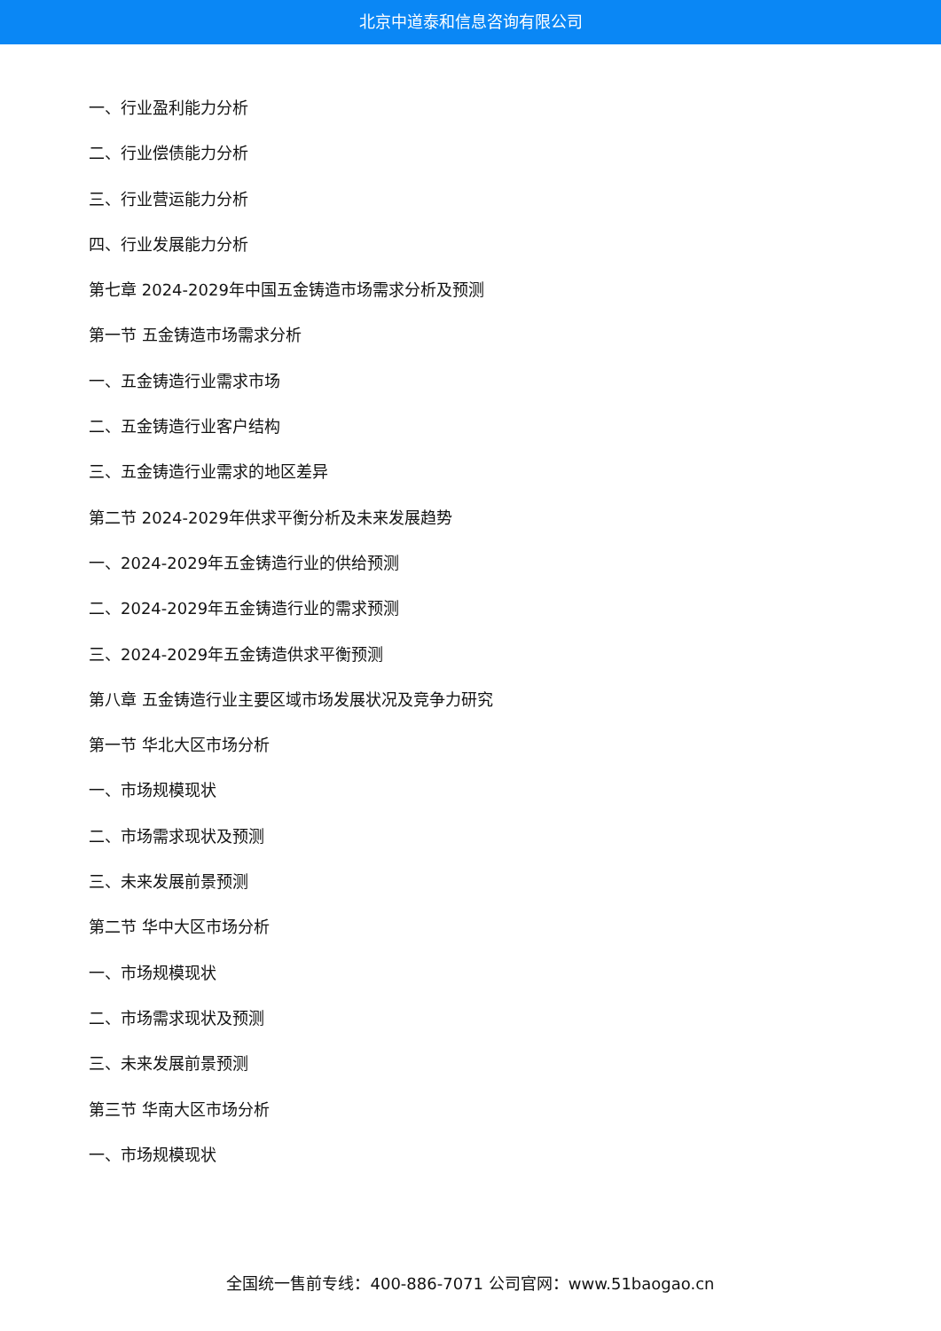北京中道泰和信息咨询有限公司
一、行业盈利能力分析
二、行业偿债能力分析
三、行业营运能力分析
四、行业发展能力分析
第七章 2024-2029年中国五金铸造市场需求分析及预测
第一节 五金铸造市场需求分析
一、五金铸造行业需求市场
二、五金铸造行业客户结构
三、五金铸造行业需求的地区差异
第二节 2024-2029年供求平衡分析及未来发展趋势
一、2024-2029年五金铸造行业的供给预测
二、2024-2029年五金铸造行业的需求预测
三、2024-2029年五金铸造供求平衡预测
第八章 五金铸造行业主要区域市场发展状况及竞争力研究
第一节 华北大区市场分析
一、市场规模现状
二、市场需求现状及预测
三、未来发展前景预测
第二节 华中大区市场分析
一、市场规模现状
二、市场需求现状及预测
三、未来发展前景预测
第三节 华南大区市场分析
一、市场规模现状
全国统一售前专线：400-886-7071 公司官网：www.51baogao.cn